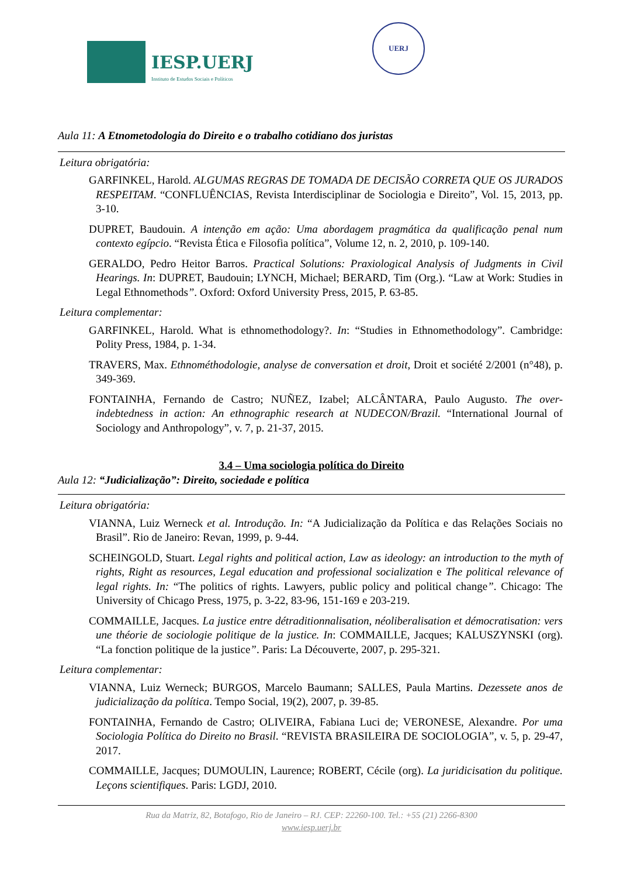IESP.UERJ
Instituto de Estudos Sociais e Políticos
UERJ
Aula 11: A Etnometodologia do Direito e o trabalho cotidiano dos juristas
Leitura obrigatória:
GARFINKEL, Harold. ALGUMAS REGRAS DE TOMADA DE DECISÃO CORRETA QUE OS JURADOS RESPEITAM. “CONFLUÊNCIAS, Revista Interdisciplinar de Sociologia e Direito”, Vol. 15, 2013, pp. 3-10.
DUPRET, Baudouin. A intenção em ação: Uma abordagem pragmática da qualificação penal num contexto egípcio. “Revista Ética e Filosofia política”, Volume 12, n. 2, 2010, p. 109-140.
GERALDO, Pedro Heitor Barros. Practical Solutions: Praxiological Analysis of Judgments in Civil Hearings. In: DUPRET, Baudouin; LYNCH, Michael; BERARD, Tim (Org.). “Law at Work: Studies in Legal Ethnomethods”. Oxford: Oxford University Press, 2015, P. 63-85.
Leitura complementar:
GARFINKEL, Harold. What is ethnomethodology?. In: “Studies in Ethnomethodology”. Cambridge: Polity Press, 1984, p. 1-34.
TRAVERS, Max. Ethnométhodologie, analyse de conversation et droit, Droit et société 2/2001 (n°48), p. 349-369.
FONTAINHA, Fernando de Castro; NUÑEZ, Izabel; ALCÂNTARA, Paulo Augusto. The over-indebtedness in action: An ethnographic research at NUDECON/Brazil. “International Journal of Sociology and Anthropology”, v. 7, p. 21-37, 2015.
3.4 – Uma sociologia política do Direito
Aula 12: “Judicialização”: Direito, sociedade e política
Leitura obrigatória:
VIANNA, Luiz Werneck et al. Introdução. In: “A Judicialização da Política e das Relações Sociais no Brasil”. Rio de Janeiro: Revan, 1999, p. 9-44.
SCHEINGOLD, Stuart. Legal rights and political action, Law as ideology: an introduction to the myth of rights, Right as resources, Legal education and professional socialization e The political relevance of legal rights. In: “The politics of rights. Lawyers, public policy and political change”. Chicago: The University of Chicago Press, 1975, p. 3-22, 83-96, 151-169 e 203-219.
COMMAILLE, Jacques. La justice entre détraditionnalisation, néoliberalisation et démocratisation: vers une théorie de sociologie politique de la justice. In: COMMAILLE, Jacques; KALUSZYNSKI (org). “La fonction politique de la justice”. Paris: La Découverte, 2007, p. 295-321.
Leitura complementar:
VIANNA, Luiz Werneck; BURGOS, Marcelo Baumann; SALLES, Paula Martins. Dezessete anos de judicialização da política. Tempo Social, 19(2), 2007, p. 39-85.
FONTAINHA, Fernando de Castro; OLIVEIRA, Fabiana Luci de; VERONESE, Alexandre. Por uma Sociologia Política do Direito no Brasil. “REVISTA BRASILEIRA DE SOCIOLOGIA”, v. 5, p. 29-47, 2017.
COMMAILLE, Jacques; DUMOULIN, Laurence; ROBERT, Cécile (org). La juridicisation du politique. Leçons scientifiques. Paris: LGDJ, 2010.
Rua da Matriz, 82, Botafogo, Rio de Janeiro – RJ. CEP: 22260-100. Tel.: +55 (21) 2266-8300
www.iesp.uerj.br